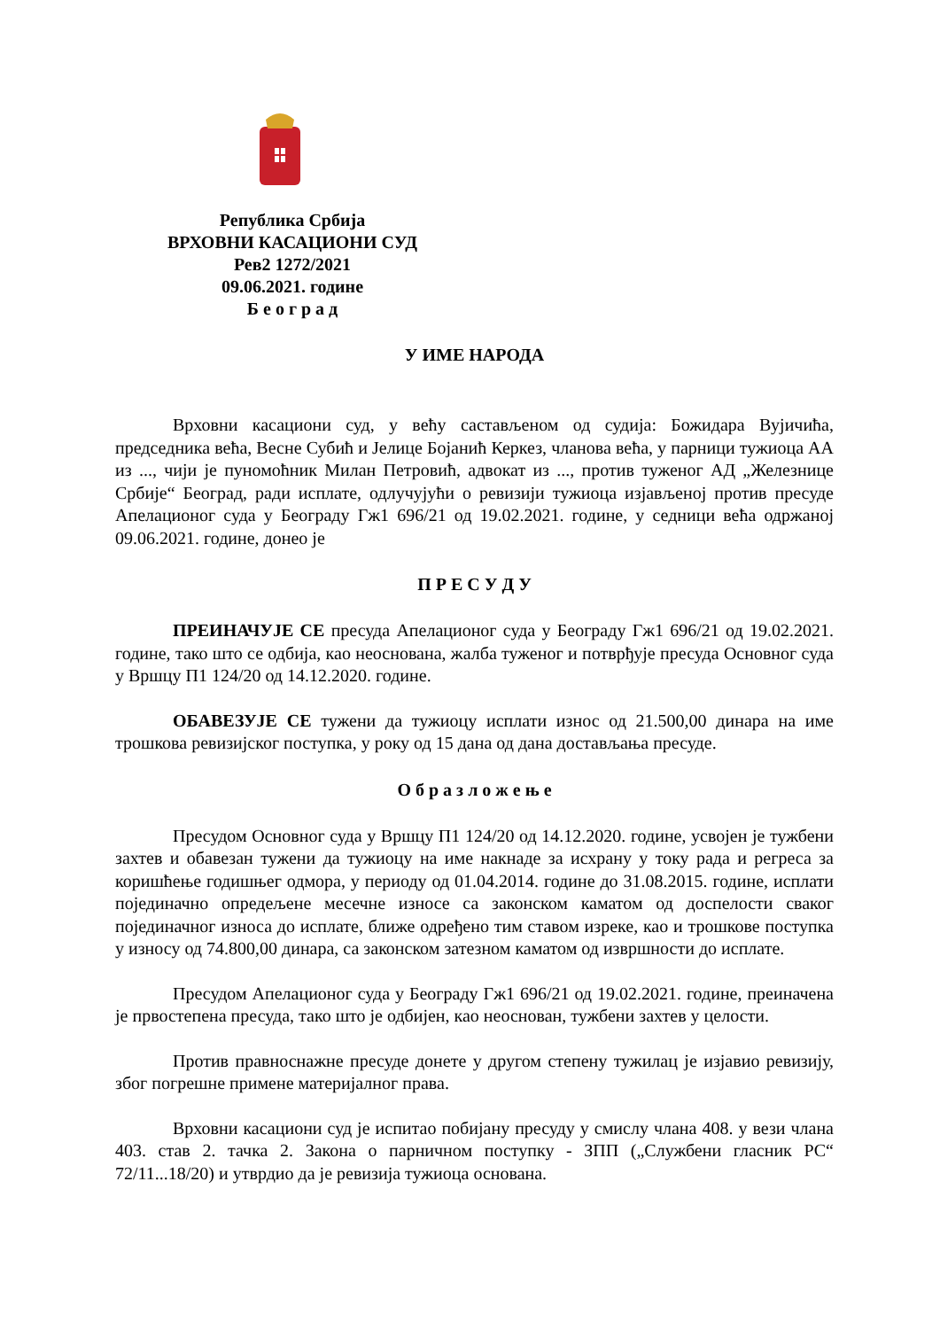Република Србија
ВРХОВНИ КАСАЦИОНИ СУД
Рев2 1272/2021
09.06.2021. године
Б е о г р а д
У ИМЕ НАРОДА
Врховни касациони суд, у већу састављеном од судија: Божидара Вујичића, председника већа, Весне Субић и Јелице Бојанић Керкез, чланова већа, у парници тужиоца АА из ..., чији је пуномоћник Милан Петровић, адвокат из ..., против туженог АД „Железнице Србије“ Београд, ради исплате, одлучујући о ревизији тужиоца изјављеној против пресуде Апелационог суда у Београду Гж1 696/21 од 19.02.2021. године, у седници већа одржаној 09.06.2021. године, донео је
П Р Е С У Д У
ПРЕИНАЧУЈЕ СЕ пресуда Апелационог суда у Београду Гж1 696/21 од 19.02.2021. године, тако што се одбија, као неоснована, жалба туженог и потврђује пресуда Основног суда у Вршцу П1 124/20 од 14.12.2020. године.
ОБАВЕЗУЈЕ СЕ тужени да тужиоцу исплати износ од 21.500,00 динара на име трошкова ревизијског поступка, у року од 15 дана од дана достављања пресуде.
О б р а з л о ж е њ е
Пресудом Основног суда у Вршцу П1 124/20 од 14.12.2020. године, усвојен је тужбени захтев и обавезан тужени да тужиоцу на име накнаде за исхрану у току рада и регреса за коришћење годишњег одмора, у периоду од 01.04.2014. године до 31.08.2015. године, исплати појединачно опредељене месечне износе са законском каматом од доспелости сваког појединачног износа до исплате, ближе одређено тим ставом изреке, као и трошкове поступка у износу од 74.800,00 динара, са законском затезном каматом од извршности до исплате.
Пресудом Апелационог суда у Београду Гж1 696/21 од 19.02.2021. године, преиначена је првостепена пресуда, тако што је одбијен, као неоснован, тужбени захтев у целости.
Против правноснажне пресуде донете у другом степену тужилац је изјавио ревизију, због погрешне примене материјалног права.
Врховни касациони суд је испитао побијану пресуду у смислу члана 408. у вези члана 403. став 2. тачка 2. Закона о парничном поступку - ЗПП („Службени гласник РС“ 72/11...18/20) и утврдио да је ревизија тужиоца основана.